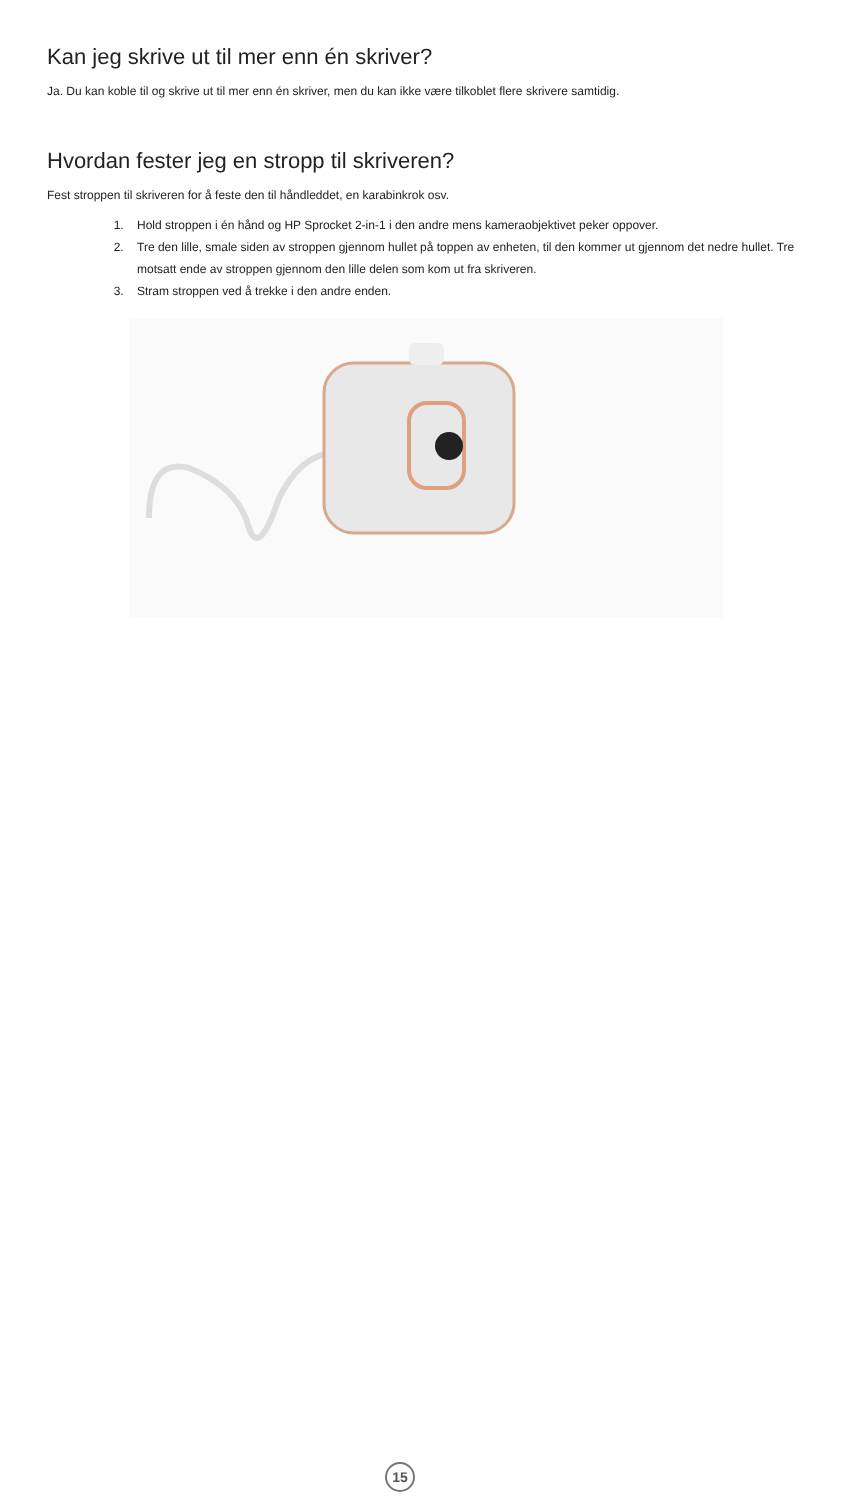Kan jeg skrive ut til mer enn én skriver?
Ja. Du kan koble til og skrive ut til mer enn én skriver, men du kan ikke være tilkoblet flere skrivere samtidig.
Hvordan fester jeg en stropp til skriveren?
Fest stroppen til skriveren for å feste den til håndleddet, en karabinkrok osv.
1. Hold stroppen i én hånd og HP Sprocket 2-in-1 i den andre mens kameraobjektivet peker oppover.
2. Tre den lille, smale siden av stroppen gjennom hullet på toppen av enheten, til den kommer ut gjennom det nedre hullet. Tre motsatt ende av stroppen gjennom den lille delen som kom ut fra skriveren.
3. Stram stroppen ved å trekke i den andre enden.
15